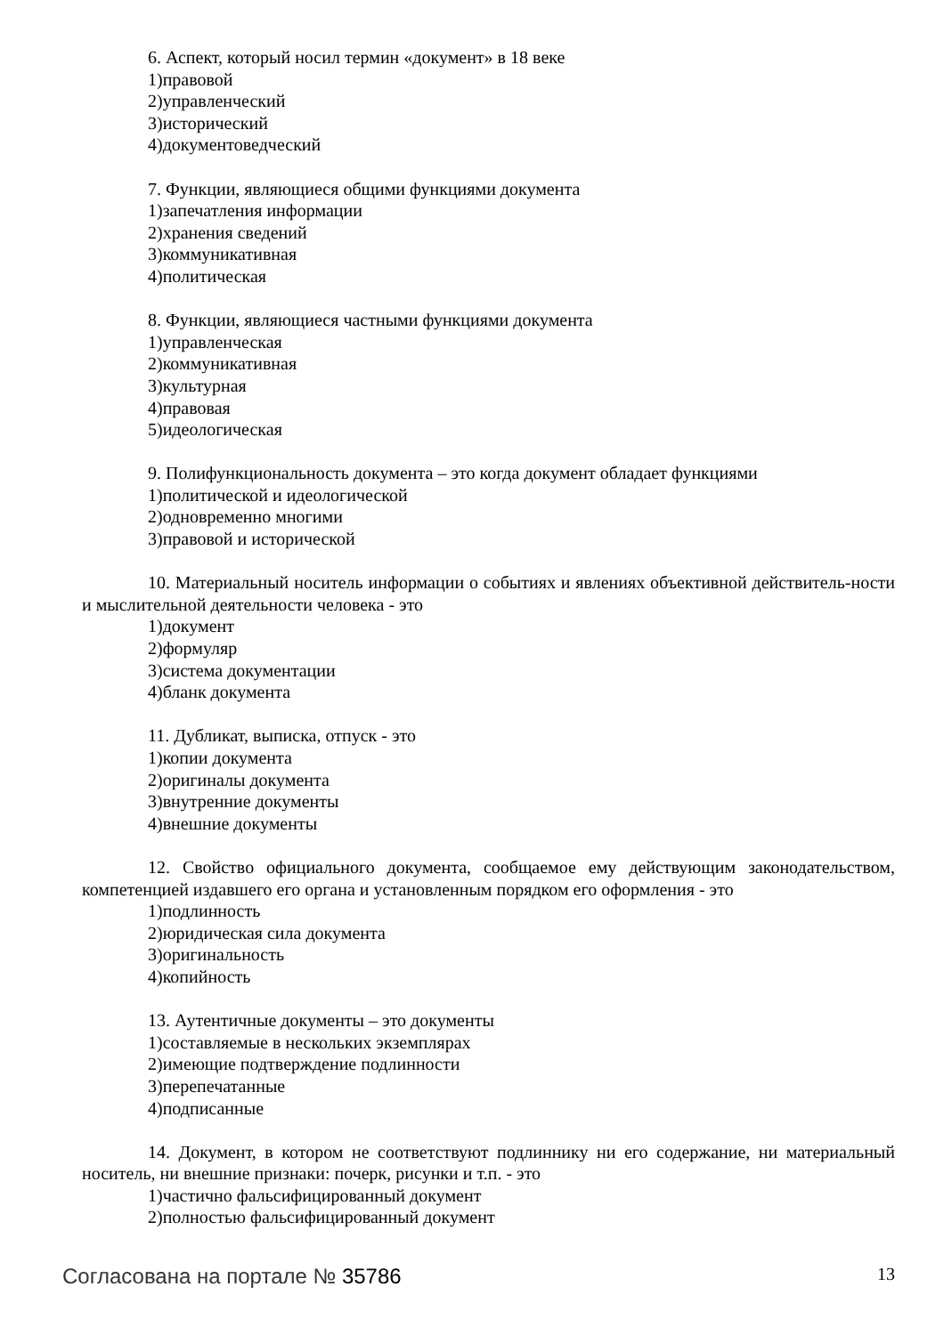6. Аспект, который носил термин «документ» в 18 веке
1)правовой
2)управленческий
3)исторический
4)документоведческий
7. Функции, являющиеся общими функциями документа
1)запечатления информации
2)хранения сведений
3)коммуникативная
4)политическая
8. Функции, являющиеся частными функциями документа
1)управленческая
2)коммуникативная
3)культурная
4)правовая
5)идеологическая
9. Полифункциональность документа – это когда документ обладает функциями
1)политической и идеологической
2)одновременно многими
3)правовой и исторической
10. Материальный носитель информации о событиях и явлениях объективной действитель-ности и мыслительной деятельности человека - это
1)документ
2)формуляр
3)система документации
4)бланк документа
11. Дубликат, выписка, отпуск - это
1)копии документа
2)оригиналы документа
3)внутренние документы
4)внешние документы
12. Свойство официального документа, сообщаемое ему действующим законодательством, компетенцией издавшего его органа и установленным порядком его оформления - это
1)подлинность
2)юридическая сила документа
3)оригинальность
4)копийность
13. Аутентичные документы – это документы
1)составляемые в нескольких экземплярах
2)имеющие подтверждение подлинности
3)перепечатанные
4)подписанные
14. Документ, в котором не соответствуют подлиннику ни его содержание, ни материальный носитель, ни внешние признаки: почерк, рисунки и т.п. - это
1)частично фальсифицированный документ
2)полностью фальсифицированный документ
Согласована на портале № 35786 13